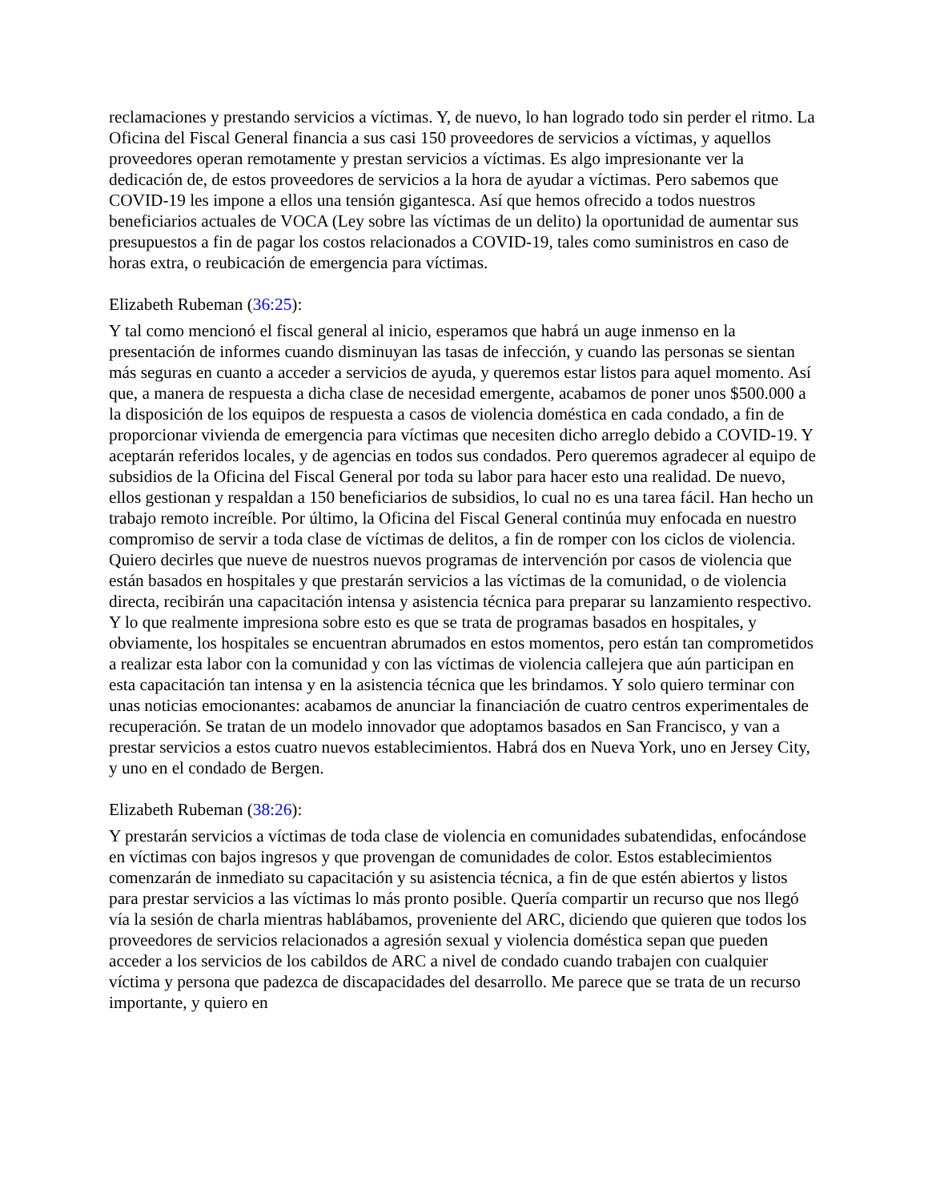reclamaciones y prestando servicios a víctimas. Y, de nuevo, lo han logrado todo sin perder el ritmo. La Oficina del Fiscal General financia a sus casi 150 proveedores de servicios a víctimas, y aquellos proveedores operan remotamente y prestan servicios a víctimas. Es algo impresionante ver la dedicación de, de estos proveedores de servicios a la hora de ayudar a víctimas. Pero sabemos que COVID-19 les impone a ellos una tensión gigantesca. Así que hemos ofrecido a todos nuestros beneficiarios actuales de VOCA (Ley sobre las víctimas de un delito) la oportunidad de aumentar sus presupuestos a fin de pagar los costos relacionados a COVID-19, tales como suministros en caso de horas extra, o reubicación de emergencia para víctimas.
Elizabeth Rubeman (36:25):
Y tal como mencionó el fiscal general al inicio, esperamos que habrá un auge inmenso en la presentación de informes cuando disminuyan las tasas de infección, y cuando las personas se sientan más seguras en cuanto a acceder a servicios de ayuda, y queremos estar listos para aquel momento. Así que, a manera de respuesta a dicha clase de necesidad emergente, acabamos de poner unos $500.000 a la disposición de los equipos de respuesta a casos de violencia doméstica en cada condado, a fin de proporcionar vivienda de emergencia para víctimas que necesiten dicho arreglo debido a COVID-19. Y aceptarán referidos locales, y de agencias en todos sus condados. Pero queremos agradecer al equipo de subsidios de la Oficina del Fiscal General por toda su labor para hacer esto una realidad. De nuevo, ellos gestionan y respaldan a 150 beneficiarios de subsidios, lo cual no es una tarea fácil. Han hecho un trabajo remoto increíble. Por último, la Oficina del Fiscal General continúa muy enfocada en nuestro compromiso de servir a toda clase de víctimas de delitos, a fin de romper con los ciclos de violencia. Quiero decirles que nueve de nuestros nuevos programas de intervención por casos de violencia que están basados en hospitales y que prestarán servicios a las víctimas de la comunidad, o de violencia directa, recibirán una capacitación intensa y asistencia técnica para preparar su lanzamiento respectivo. Y lo que realmente impresiona sobre esto es que se trata de programas basados en hospitales, y obviamente, los hospitales se encuentran abrumados en estos momentos, pero están tan comprometidos a realizar esta labor con la comunidad y con las víctimas de violencia callejera que aún participan en esta capacitación tan intensa y en la asistencia técnica que les brindamos. Y solo quiero terminar con unas noticias emocionantes: acabamos de anunciar la financiación de cuatro centros experimentales de recuperación. Se tratan de un modelo innovador que adoptamos basados en San Francisco, y van a prestar servicios a estos cuatro nuevos establecimientos. Habrá dos en Nueva York, uno en Jersey City, y uno en el condado de Bergen.
Elizabeth Rubeman (38:26):
Y prestarán servicios a víctimas de toda clase de violencia en comunidades subatendidas, enfocándose en víctimas con bajos ingresos y que provengan de comunidades de color. Estos establecimientos comenzarán de inmediato su capacitación y su asistencia técnica, a fin de que estén abiertos y listos para prestar servicios a las víctimas lo más pronto posible. Quería compartir un recurso que nos llegó vía la sesión de charla mientras hablábamos, proveniente del ARC, diciendo que quieren que todos los proveedores de servicios relacionados a agresión sexual y violencia doméstica sepan que pueden acceder a los servicios de los cabildos de ARC a nivel de condado cuando trabajen con cualquier víctima y persona que padezca de discapacidades del desarrollo. Me parece que se trata de un recurso importante, y quiero en